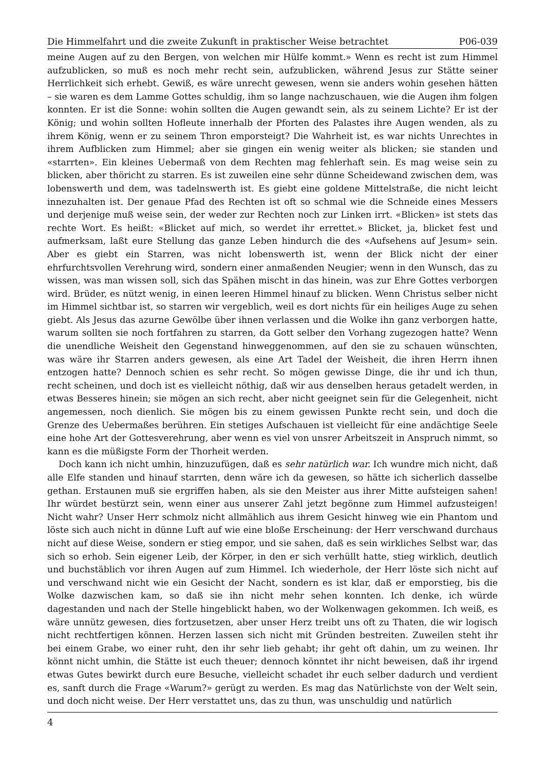Die Himmelfahrt und die zweite Zukunft in praktischer Weise betrachtet P06-039
meine Augen auf zu den Bergen, von welchen mir Hülfe kommt.» Wenn es recht ist zum Himmel aufzublicken, so muß es noch mehr recht sein, aufzublicken, während Jesus zur Stätte seiner Herrlichkeit sich erhebt. Gewiß, es wäre unrecht gewesen, wenn sie anders wohin gesehen hätten – sie waren es dem Lamme Gottes schuldig, ihm so lange nachzuschauen, wie die Augen ihm folgen konnten. Er ist die Sonne: wohin sollten die Augen gewandt sein, als zu seinem Lichte? Er ist der König; und wohin sollten Hofleute innerhalb der Pforten des Palastes ihre Augen wenden, als zu ihrem König, wenn er zu seinem Thron emporsteigt? Die Wahrheit ist, es war nichts Unrechtes in ihrem Aufblicken zum Himmel; aber sie gingen ein wenig weiter als blicken; sie standen und «starrten». Ein kleines Uebermaß von dem Rechten mag fehlerhaft sein. Es mag weise sein zu blicken, aber thöricht zu starren. Es ist zuweilen eine sehr dünne Scheidewand zwischen dem, was lobenswerth und dem, was tadelnswerth ist. Es giebt eine goldene Mittelstraße, die nicht leicht innezuhalten ist. Der genaue Pfad des Rechten ist oft so schmal wie die Schneide eines Messers und derjenige muß weise sein, der weder zur Rechten noch zur Linken irrt. «Blicken» ist stets das rechte Wort. Es heißt: «Blicket auf mich, so werdet ihr errettet.» Blicket, ja, blicket fest und aufmerksam, laßt eure Stellung das ganze Leben hindurch die des «Aufsehens auf Jesum» sein. Aber es giebt ein Starren, was nicht lobenswerth ist, wenn der Blick nicht der einer ehrfurchtsvollen Verehrung wird, sondern einer anmaßenden Neugier; wenn in den Wunsch, das zu wissen, was man wissen soll, sich das Spähen mischt in das hinein, was zur Ehre Gottes verborgen wird. Brüder, es nützt wenig, in einen leeren Himmel hinauf zu blicken. Wenn Christus selber nicht im Himmel sichtbar ist, so starren wir vergeblich, weil es dort nichts für ein heiliges Auge zu sehen giebt. Als Jesus das azurne Gewölbe über ihnen verlassen und die Wolke ihn ganz verborgen hatte, warum sollten sie noch fortfahren zu starren, da Gott selber den Vorhang zugezogen hatte? Wenn die unendliche Weisheit den Gegenstand hinweggenommen, auf den sie zu schauen wünschten, was wäre ihr Starren anders gewesen, als eine Art Tadel der Weisheit, die ihren Herrn ihnen entzogen hatte? Dennoch schien es sehr recht. So mögen gewisse Dinge, die ihr und ich thun, recht scheinen, und doch ist es vielleicht nöthig, daß wir aus denselben heraus getadelt werden, in etwas Besseres hinein; sie mögen an sich recht, aber nicht geeignet sein für die Gelegenheit, nicht angemessen, noch dienlich. Sie mögen bis zu einem gewissen Punkte recht sein, und doch die Grenze des Uebermaßes berühren. Ein stetiges Aufschauen ist vielleicht für eine andächtige Seele eine hohe Art der Gottesverehrung, aber wenn es viel von unsrer Arbeitszeit in Anspruch nimmt, so kann es die müßigste Form der Thorheit werden.
Doch kann ich nicht umhin, hinzuzufügen, daß es sehr natürlich war. Ich wundre mich nicht, daß alle Elfe standen und hinauf starrten, denn wäre ich da gewesen, so hätte ich sicherlich dasselbe gethan. Erstaunen muß sie ergriffen haben, als sie den Meister aus ihrer Mitte aufsteigen sahen! Ihr würdet bestürzt sein, wenn einer aus unserer Zahl jetzt begönne zum Himmel aufzusteigen! Nicht wahr? Unser Herr schmolz nicht allmählich aus ihrem Gesicht hinweg wie ein Phantom und löste sich auch nicht in dünne Luft auf wie eine bloße Erscheinung: der Herr verschwand durchaus nicht auf diese Weise, sondern er stieg empor, und sie sahen, daß es sein wirkliches Selbst war, das sich so erhob. Sein eigener Leib, der Körper, in den er sich verhüllt hatte, stieg wirklich, deutlich und buchstäblich vor ihren Augen auf zum Himmel. Ich wiederhole, der Herr löste sich nicht auf und verschwand nicht wie ein Gesicht der Nacht, sondern es ist klar, daß er emporstieg, bis die Wolke dazwischen kam, so daß sie ihn nicht mehr sehen konnten. Ich denke, ich würde dagestanden und nach der Stelle hingeblickt haben, wo der Wolkenwagen gekommen. Ich weiß, es wäre unnütz gewesen, dies fortzusetzen, aber unser Herz treibt uns oft zu Thaten, die wir logisch nicht rechtfertigen können. Herzen lassen sich nicht mit Gründen bestreiten. Zuweilen steht ihr bei einem Grabe, wo einer ruht, den ihr sehr lieb gehabt; ihr geht oft dahin, um zu weinen. Ihr könnt nicht umhin, die Stätte ist euch theuer; dennoch könntet ihr nicht beweisen, daß ihr irgend etwas Gutes bewirkt durch eure Besuche, vielleicht schadet ihr euch selber dadurch und verdient es, sanft durch die Frage «Warum?» gerügt zu werden. Es mag das Natürlichste von der Welt sein, und doch nicht weise. Der Herr verstattet uns, das zu thun, was unschuldig und natürlich
4